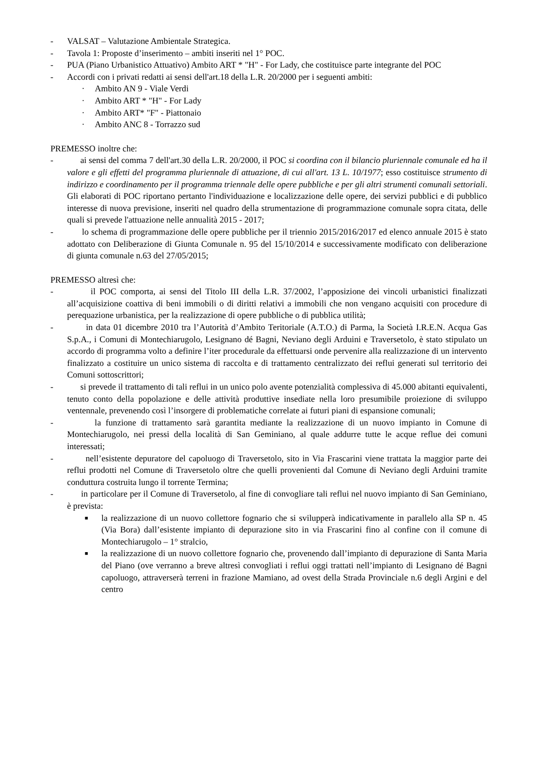- VALSAT – Valutazione Ambientale Strategica.
- Tavola 1: Proposte d’inserimento – ambiti inseriti nel 1° POC.
- PUA (Piano Urbanistico Attuativo) Ambito ART * "H" - For Lady, che costituisce parte integrante del POC
- Accordi con i privati redatti ai sensi dell'art.18 della L.R. 20/2000 per i seguenti ambiti:
· Ambito AN 9 - Viale Verdi
· Ambito ART * "H" - For Lady
· Ambito ART* "F" - Piattonaio
· Ambito ANC 8 - Torrazzo sud
PREMESSO inoltre che:
- ai sensi del comma 7 dell'art.30 della L.R. 20/2000, il POC si coordina con il bilancio pluriennale comunale ed ha il valore e gli effetti del programma pluriennale di attuazione, di cui all'art. 13 L. 10/1977; esso costituisce strumento di indirizzo e coordinamento per il programma triennale delle opere pubbliche e per gli altri strumenti comunali settoriali. Gli elaborati di POC riportano pertanto l'individuazione e localizzazione delle opere, dei servizi pubblici e di pubblico interesse di nuova previsione, inseriti nel quadro della strumentazione di programmazione comunale sopra citata, delle quali si prevede l'attuazione nelle annualità 2015 - 2017;
- lo schema di programmazione delle opere pubbliche per il triennio 2015/2016/2017 ed elenco annuale 2015 è stato adottato con Deliberazione di Giunta Comunale n. 95 del 15/10/2014 e successivamente modificato con deliberazione di giunta comunale n.63 del 27/05/2015;
PREMESSO altresì che:
- il POC comporta, ai sensi del Titolo III della L.R. 37/2002, l’apposizione dei vincoli urbanistici finalizzati all’acquisizione coattiva di beni immobili o di diritti relativi a immobili che non vengano acquisiti con procedure di perequazione urbanistica, per la realizzazione di opere pubbliche o di pubblica utilità;
- in data 01 dicembre 2010 tra l’Autorità d’Ambito Teritoriale (A.T.O.) di Parma, la Società I.R.E.N. Acqua Gas S.p.A., i Comuni di Montechiarugolo, Lesignano dé Bagni, Neviano degli Arduini e Traversetolo, è stato stipulato un accordo di programma volto a definire l’iter procedurale da effettuarsi onde pervenire alla realizzazione di un intervento finalizzato a costituire un unico sistema di raccolta e di trattamento centralizzato dei reflui generati sul territorio dei Comuni sottoscrittori;
- si prevede il trattamento di tali reflui in un unico polo avente potenzialità complessiva di 45.000 abitanti equivalenti, tenuto conto della popolazione e delle attività produttive insediate nella loro presumibile proiezione di sviluppo ventennale, prevenendo così l’insorgere di problematiche correlate ai futuri piani di espansione comunali;
- la funzione di trattamento sarà garantita mediante la realizzazione di un nuovo impianto in Comune di Montechiarugolo, nei pressi della località di San Geminiano, al quale addurre tutte le acque reflue dei comuni interessati;
- nell’esistente depuratore del capoluogo di Traversetolo, sito in Via Frascarini viene trattata la maggior parte dei reflui prodotti nel Comune di Traversetolo oltre che quelli provenienti dal Comune di Neviano degli Arduini tramite conduttura costruita lungo il torrente Termina;
- in particolare per il Comune di Traversetolo, al fine di convogliare tali reflui nel nuovo impianto di San Geminiano, è prevista:
■ la realizzazione di un nuovo collettore fognario che si svilupperà indicativamente in parallelo alla SP n. 45 (Via Bora) dall’esistente impianto di depurazione sito in via Frascarini fino al confine con il comune di Montechiarugolo – 1° stralcio,
■ la realizzazione di un nuovo collettore fognario che, provenendo dall’impianto di depurazione di Santa Maria del Piano (ove verranno a breve altresì convogliati i reflui oggi trattati nell’impianto di Lesignano dé Bagni capoluogo, attraverserà terreni in frazione Mamiano, ad ovest della Strada Provinciale n.6 degli Argini e del centro